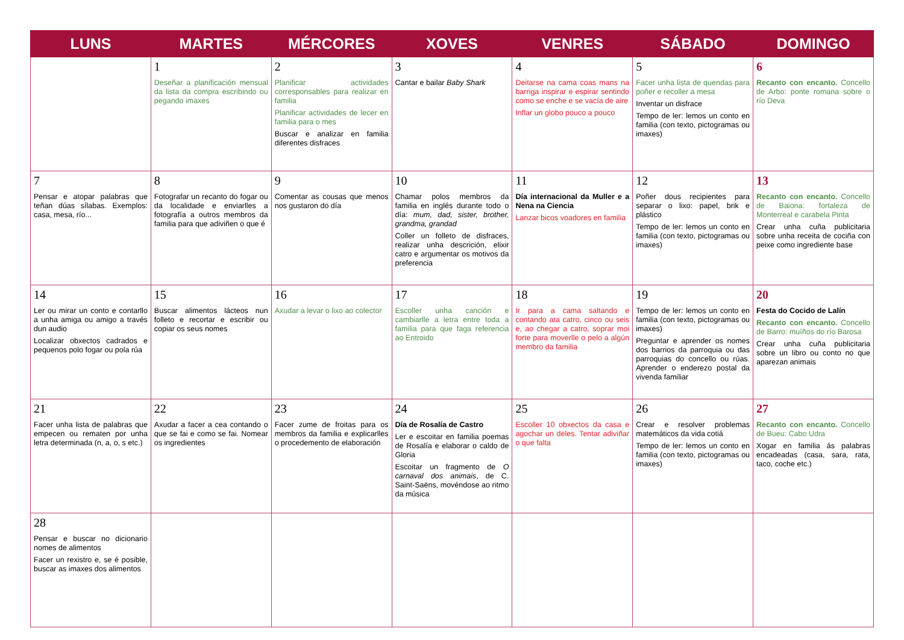| LUNS | MARTES | MÉRCORES | XOVES | VENRES | SÁBADO | DOMINGO |
| --- | --- | --- | --- | --- | --- | --- |
| | 1 Deseñar a planificación mensual da lista da compra escribindo ou pegando imaxes | 2 Planificar actividades corresponsables para realizar en familia Planificar actividades de lecer en familia para o mes Buscar e analizar en familia diferentes disfraces | 3 Cantar e bailar Baby Shark | 4 Deitarse na cama coas mans na barriga inspirar e espirar sentindo como se enche e se vacía de aire Inflar un globo pouco a pouco | 5 Facer unha lista de quendas para poñer e recoller a mesa Inventar un disfrace Tempo de ler: lemos un conto en familia (con texto, pictogramas ou imaxes) | 6 Recanto con encanto. Concello de Arbo: ponte romana sobre o río Deva |
| 7 Pensar e atopar palabras que teñan dúas sílabas. Exemplos: casa, mesa, río... | 8 Fotografar un recanto do fogar ou da localidade e enviarlles a fotografía a outros membros da familia para que adiviñen o que é | 9 Comentar as cousas que menos nos gustaron do día | 10 Chamar polos membros da familia en inglés durante todo o día: mum, dad, sister, brother, grandma, grandad Coller un folleto de disfraces, realizar unha descrición, elixir catro e argumentar os motivos da preferencia | 11 Día internacional da Muller e a Nena na Ciencia Lanzar bicos voadores en familia | 12 Poñer dous recipientes para separar o lixo: papel, brik e plástico Tempo de ler: lemos un conto en familia (con texto, pictogramas ou imaxes) | 13 Recanto con encanto. Concello de Baiona: fortaleza de Monterreal e carabela Pinta Crear unha cuña publicitaria sobre unha receita de cociña con peixe como ingrediente base |
| 14 Ler ou mirar un conto e contarllo a unha amiga ou amigo a través dun audio Localizar obxectos cadrados e pequenos polo fogar ou pola rúa | 15 Buscar alimentos lácteos nun folleto e recortar e escribir ou copiar os seus nomes | 16 Axudar a levar o lixo ao colector | 17 Escoller unha canción e cambiarlle a letra entre toda a familia para que faga referencia ao Entroido | 18 Ir para a cama saltando e contando ata catro, cinco ou seis e, ao chegar a catro, soprar moi forte para moverlle o pelo a algún membro da familia | 19 Tempo de ler: lemos un conto en familia (con texto, pictogramas ou imaxes) Preguntar e aprender os nomes dos barrios da parroquia ou das parroquias do concello ou rúas. Aprender o enderezo postal da vivenda familiar | 20 Festa do Cocido de Lalín Recanto con encanto. Concello de Barro: muíños do río Barosa Crear unha cuña publicitaria sobre un libro ou conto no que aparezan animais |
| 21 Facer unha lista de palabras que empecen ou rematen por unha letra determinada (n, a, o, s etc.) | 22 Axudar a facer a cea contando o que se fai e como se fai. Nomear os ingredientes | 23 Facer zume de froitas para os membros da familia e explicarlles o procedemento de elaboración | 24 Día de Rosalía de Castro Ler e escoitar en familia poemas de Rosalía e elaborar o caldo de Gloria Escoitar un fragmento de O carnaval dos animais , de C. Saint-Saëns, movéndose ao ritmo da música | 25 Escoller 10 obxectos da casa e agochar un deles. Tentar adiviñar o que falta | 26 Crear e resolver problemas matemáticos da vida cotiá Tempo de ler: lemos un conto en familia (con texto, pictogramas ou imaxes) | 27 Recanto con encanto. Concello de Bueu: Cabo Udra Xogar en familia ás palabras encadeadas (casa, sara, rata, taco, coche etc.) |
| 28 Pensar e buscar no dicionario nomes de alimentos Facer un rexistro e, se é posible, buscar as imaxes dos alimentos | | | | | | |